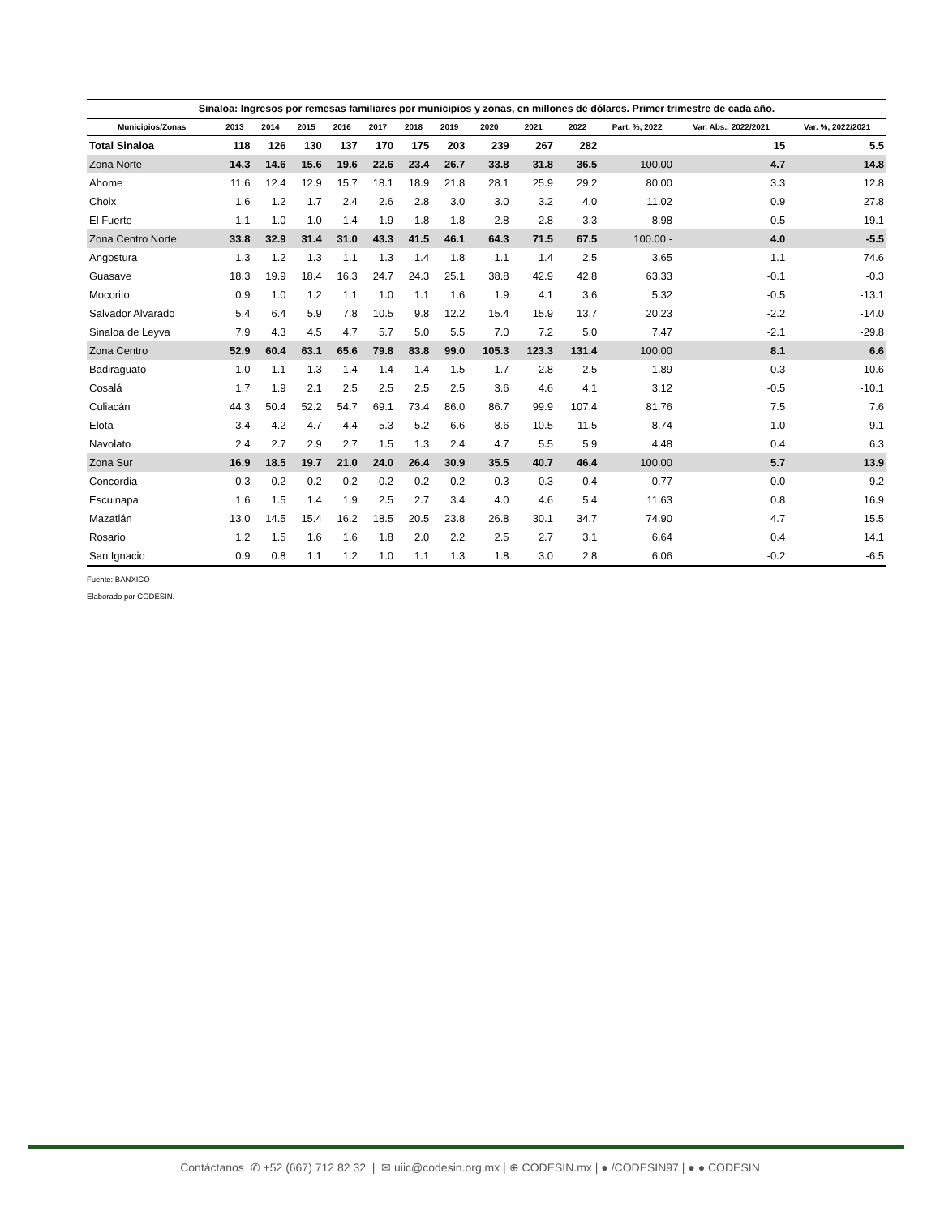Sinaloa: Ingresos por remesas familiares por municipios y zonas, en millones de dólares. Primer trimestre de cada año.
| Municipios/Zonas | 2013 | 2014 | 2015 | 2016 | 2017 | 2018 | 2019 | 2020 | 2021 | 2022 | Part. %, 2022 | Var. Abs., 2022/2021 | Var. %, 2022/2021 |
| --- | --- | --- | --- | --- | --- | --- | --- | --- | --- | --- | --- | --- | --- |
| Total Sinaloa | 118 | 126 | 130 | 137 | 170 | 175 | 203 | 239 | 267 | 282 | | 15 | 5.5 |
| Zona Norte | 14.3 | 14.6 | 15.6 | 19.6 | 22.6 | 23.4 | 26.7 | 33.8 | 31.8 | 36.5 | 100.00 | 4.7 | 14.8 |
| Ahome | 11.6 | 12.4 | 12.9 | 15.7 | 18.1 | 18.9 | 21.8 | 28.1 | 25.9 | 29.2 | 80.00 | 3.3 | 12.8 |
| Choix | 1.6 | 1.2 | 1.7 | 2.4 | 2.6 | 2.8 | 3.0 | 3.0 | 3.2 | 4.0 | 11.02 | 0.9 | 27.8 |
| El Fuerte | 1.1 | 1.0 | 1.0 | 1.4 | 1.9 | 1.8 | 1.8 | 2.8 | 2.8 | 3.3 | 8.98 | 0.5 | 19.1 |
| Zona Centro Norte | 33.8 | 32.9 | 31.4 | 31.0 | 43.3 | 41.5 | 46.1 | 64.3 | 71.5 | 67.5 | 100.00 - | 4.0 | -5.5 |
| Angostura | 1.3 | 1.2 | 1.3 | 1.1 | 1.3 | 1.4 | 1.8 | 1.1 | 1.4 | 2.5 | 3.65 | 1.1 | 74.6 |
| Guasave | 18.3 | 19.9 | 18.4 | 16.3 | 24.7 | 24.3 | 25.1 | 38.8 | 42.9 | 42.8 | 63.33 | -0.1 | -0.3 |
| Mocorito | 0.9 | 1.0 | 1.2 | 1.1 | 1.0 | 1.1 | 1.6 | 1.9 | 4.1 | 3.6 | 5.32 | -0.5 | -13.1 |
| Salvador Alvarado | 5.4 | 6.4 | 5.9 | 7.8 | 10.5 | 9.8 | 12.2 | 15.4 | 15.9 | 13.7 | 20.23 | -2.2 | -14.0 |
| Sinaloa de Leyva | 7.9 | 4.3 | 4.5 | 4.7 | 5.7 | 5.0 | 5.5 | 7.0 | 7.2 | 5.0 | 7.47 | -2.1 | -29.8 |
| Zona Centro | 52.9 | 60.4 | 63.1 | 65.6 | 79.8 | 83.8 | 99.0 | 105.3 | 123.3 | 131.4 | 100.00 | 8.1 | 6.6 |
| Badiraguato | 1.0 | 1.1 | 1.3 | 1.4 | 1.4 | 1.4 | 1.5 | 1.7 | 2.8 | 2.5 | 1.89 | -0.3 | -10.6 |
| Cosalá | 1.7 | 1.9 | 2.1 | 2.5 | 2.5 | 2.5 | 2.5 | 3.6 | 4.6 | 4.1 | 3.12 | -0.5 | -10.1 |
| Culiacán | 44.3 | 50.4 | 52.2 | 54.7 | 69.1 | 73.4 | 86.0 | 86.7 | 99.9 | 107.4 | 81.76 | 7.5 | 7.6 |
| Elota | 3.4 | 4.2 | 4.7 | 4.4 | 5.3 | 5.2 | 6.6 | 8.6 | 10.5 | 11.5 | 8.74 | 1.0 | 9.1 |
| Navolato | 2.4 | 2.7 | 2.9 | 2.7 | 1.5 | 1.3 | 2.4 | 4.7 | 5.5 | 5.9 | 4.48 | 0.4 | 6.3 |
| Zona Sur | 16.9 | 18.5 | 19.7 | 21.0 | 24.0 | 26.4 | 30.9 | 35.5 | 40.7 | 46.4 | 100.00 | 5.7 | 13.9 |
| Concordia | 0.3 | 0.2 | 0.2 | 0.2 | 0.2 | 0.2 | 0.2 | 0.3 | 0.3 | 0.4 | 0.77 | 0.0 | 9.2 |
| Escuinapa | 1.6 | 1.5 | 1.4 | 1.9 | 2.5 | 2.7 | 3.4 | 4.0 | 4.6 | 5.4 | 11.63 | 0.8 | 16.9 |
| Mazatlán | 13.0 | 14.5 | 15.4 | 16.2 | 18.5 | 20.5 | 23.8 | 26.8 | 30.1 | 34.7 | 74.90 | 4.7 | 15.5 |
| Rosario | 1.2 | 1.5 | 1.6 | 1.6 | 1.8 | 2.0 | 2.2 | 2.5 | 2.7 | 3.1 | 6.64 | 0.4 | 14.1 |
| San Ignacio | 0.9 | 0.8 | 1.1 | 1.2 | 1.0 | 1.1 | 1.3 | 1.8 | 3.0 | 2.8 | 6.06 | -0.2 | -6.5 |
Fuente: BANXICO
Elaborado por CODESIN.
Contáctanos ✆ +52 (667) 712 82 32 | ✉ uiic@codesin.org.mx | ⊕ CODESIN.mx | ● /CODESIN97 | ● ● CODESIN